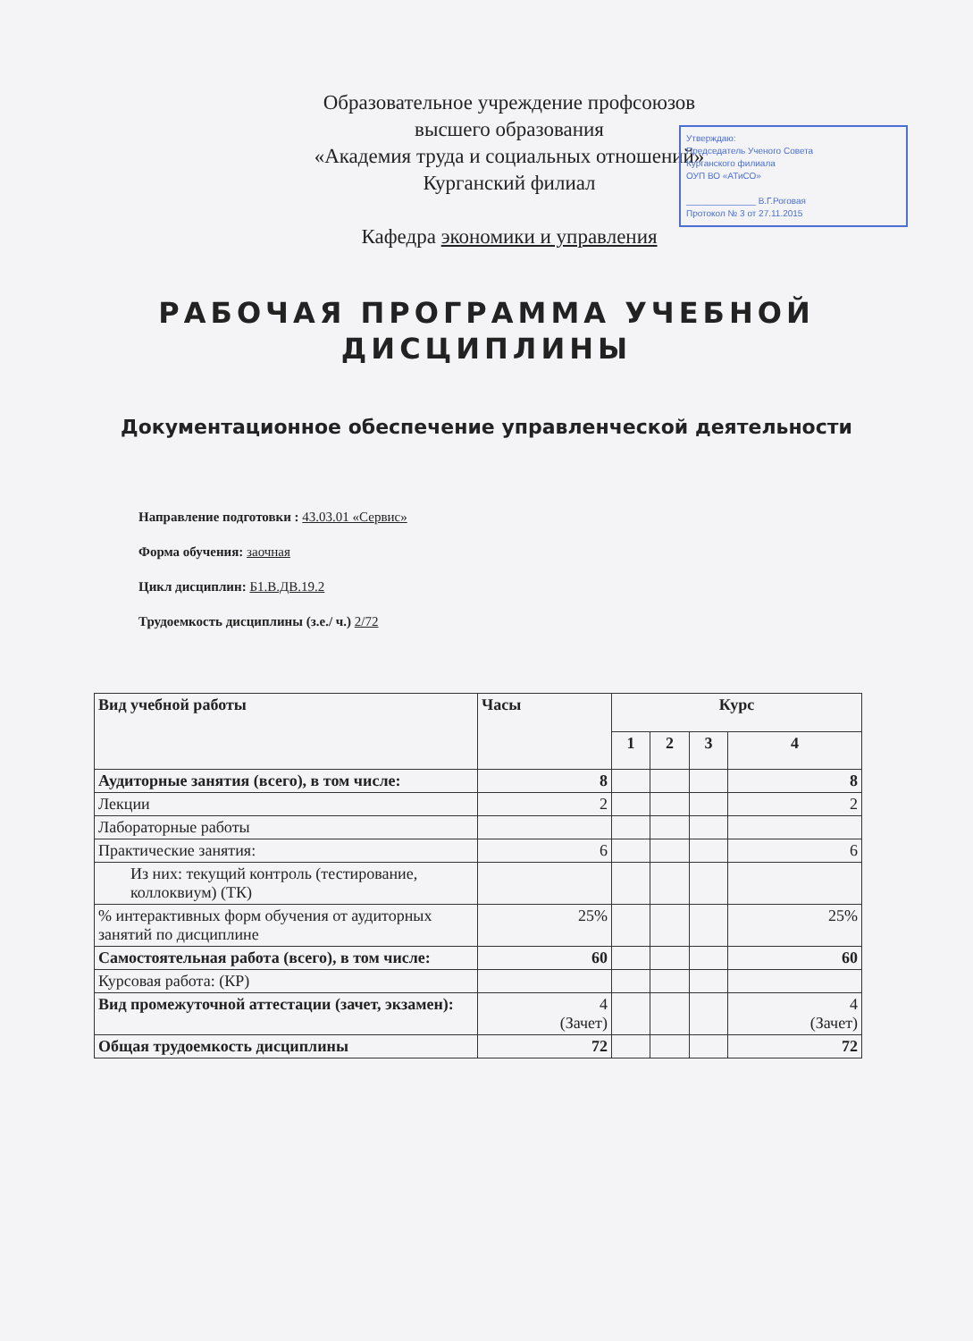Образовательное учреждение профсоюзов
высшего образования
«Академия труда и социальных отношений»
Курганский филиал
Кафедра экономики и управления
Утверждаю:
Председатель Ученого Совета
Курганского филиала
ОУП ВО «АТиСО»
______________ В.Г.Роговая
Протокол № 3 от 27.11.2015
РАБОЧАЯ ПРОГРАММА УЧЕБНОЙ
ДИСЦИПЛИНЫ
Документационное обеспечение управленческой деятельности
Направление подготовки : 43.03.01 «Сервис»
Форма обучения: заочная
Цикл дисциплин: Б1.В.ДВ.19.2
Трудоемкость дисциплины (з.е./ ч.) 2/72
| Вид учебной работы | Часы | Курс | | | |
| --- | --- | --- | --- | --- | --- |
| | | 1 | 2 | 3 | 4 |
| Аудиторные занятия (всего), в том числе: | 8 | | | | 8 |
| Лекции | 2 | | | | 2 |
| Лабораторные работы | | | | | |
| Практические занятия: | 6 | | | | 6 |
| Из них: текущий контроль (тестирование, коллоквиум) (ТК) | | | | | |
| % интерактивных форм обучения от аудиторных занятий по дисциплине | 25% | | | | 25% |
| Самостоятельная работа (всего), в том числе: | 60 | | | | 60 |
| Курсовая работа: (КР) | | | | | |
| Вид промежуточной аттестации (зачет, экзамен): | 4 (Зачет) | | | | 4 (Зачет) |
| Общая трудоемкость дисциплины | 72 | | | | 72 |